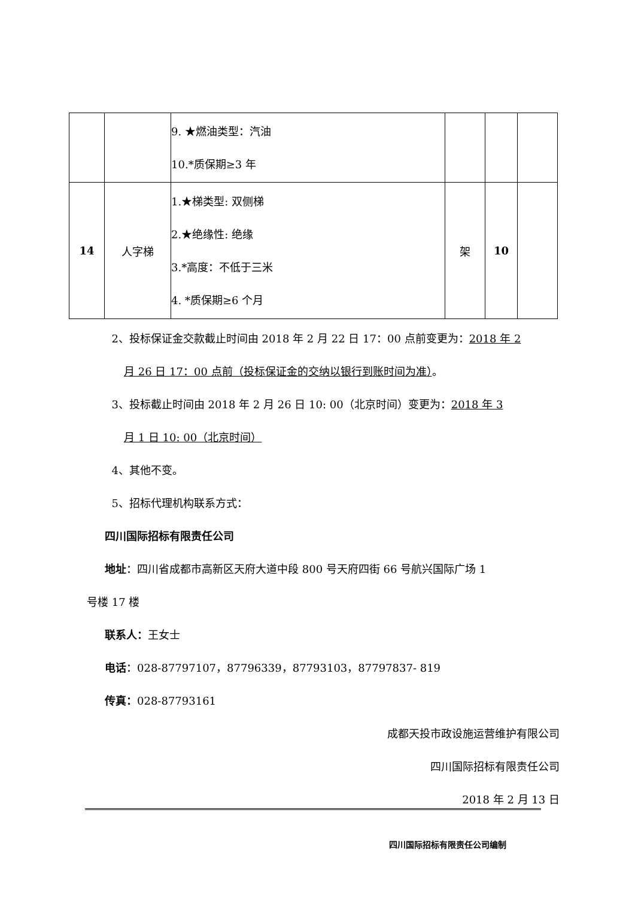| | | 9. ★燃油类型：汽油 10.*质保期≥3 年 | | | |
| 14 | 人字梯 | 1.★梯类型: 双侧梯 2.★绝缘性: 绝缘 3.*高度：不低于三米 4. *质保期≥6 个月 | 架 | 10 | |
2、投标保证金交款截止时间由 2018 年 2 月 22 日 17：00 点前变更为：2018 年 2
月 26 日 17：00 点前（投标保证金的交纳以银行到账时间为准）。
3、投标截止时间由 2018 年 2 月 26 日 10: 00（北京时间）变更为：2018 年 3
月 1 日 10: 00（北京时间）
4、其他不变。
5、招标代理机构联系方式：
四川国际招标有限责任公司
地址：四川省成都市高新区天府大道中段 800 号天府四街 66 号航兴国际广场 1
号楼 17 楼
联系人：王女士
电话：028-87797107，87796339，87793103，87797837- 819
传真：028-87793161
成都天投市政设施运营维护有限公司
四川国际招标有限责任公司
2018 年 2 月 13 日
四川国际招标有限责任公司编制